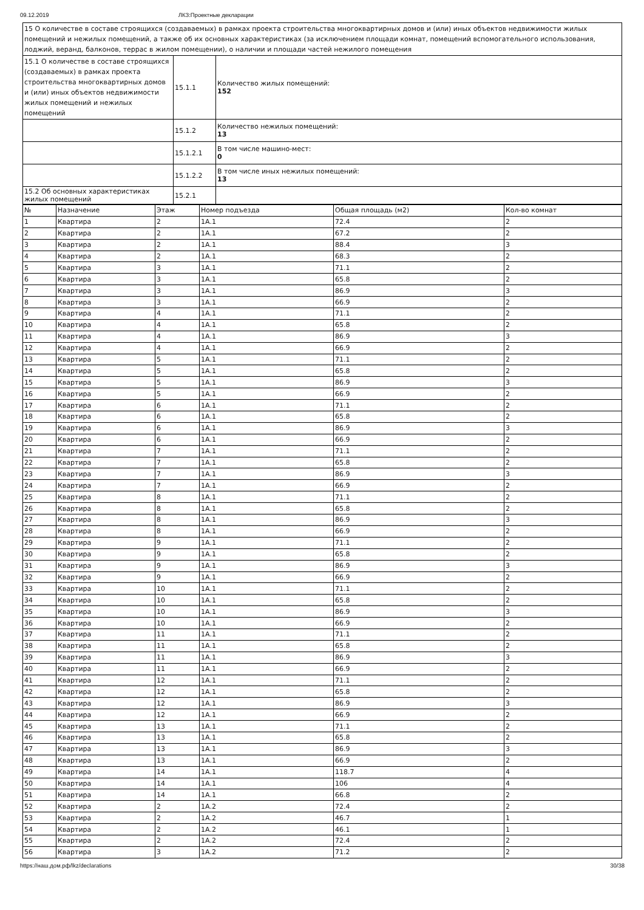09.12.2019 ЛКЗ:Проектные декларации
| 15 О количестве в составе строящихся (создаваемых) в рамках проекта строительства многоквартирных домов и (или) иных объектов недвижимости жилых помещений и нежилых помещений, а также об их основных характеристиках (за исключением площади комнат, помещений вспомогательного использования, лоджий, веранд, балконов, террас в жилом помещении), о наличии и площади частей нежилого помещения | | |
| 15.1 О количестве в составе строящихся (создаваемых) в рамках проекта строительства многоквартирных домов и (или) иных объектов недвижимости жилых помещений и нежилых помещений | 15.1.1 | Количество жилых помещений: 152 |
| | 15.1.2 | Количество нежилых помещений: 13 |
| | 15.1.2.1 | В том числе машино-мест: 0 |
| | 15.1.2.2 | В том числе иных нежилых помещений: 13 |
| 15.2 Об основных характеристиках жилых помещений | 15.2.1 | |
| № | Назначение | Этаж | Номер подъезда | Общая площадь (м2) | Кол-во комнат |
| --- | --- | --- | --- | --- | --- |
| 1 | Квартира | 2 | 1А.1 | 72.4 | 2 |
| 2 | Квартира | 2 | 1А.1 | 67.2 | 2 |
| 3 | Квартира | 2 | 1А.1 | 88.4 | 3 |
| 4 | Квартира | 2 | 1А.1 | 68.3 | 2 |
| 5 | Квартира | 3 | 1А.1 | 71.1 | 2 |
| 6 | Квартира | 3 | 1А.1 | 65.8 | 2 |
| 7 | Квартира | 3 | 1А.1 | 86.9 | 3 |
| 8 | Квартира | 3 | 1А.1 | 66.9 | 2 |
| 9 | Квартира | 4 | 1А.1 | 71.1 | 2 |
| 10 | Квартира | 4 | 1А.1 | 65.8 | 2 |
| 11 | Квартира | 4 | 1А.1 | 86.9 | 3 |
| 12 | Квартира | 4 | 1А.1 | 66.9 | 2 |
| 13 | Квартира | 5 | 1А.1 | 71.1 | 2 |
| 14 | Квартира | 5 | 1А.1 | 65.8 | 2 |
| 15 | Квартира | 5 | 1А.1 | 86.9 | 3 |
| 16 | Квартира | 5 | 1А.1 | 66.9 | 2 |
| 17 | Квартира | 6 | 1А.1 | 71.1 | 2 |
| 18 | Квартира | 6 | 1А.1 | 65.8 | 2 |
| 19 | Квартира | 6 | 1А.1 | 86.9 | 3 |
| 20 | Квартира | 6 | 1А.1 | 66.9 | 2 |
| 21 | Квартира | 7 | 1А.1 | 71.1 | 2 |
| 22 | Квартира | 7 | 1А.1 | 65.8 | 2 |
| 23 | Квартира | 7 | 1А.1 | 86.9 | 3 |
| 24 | Квартира | 7 | 1А.1 | 66.9 | 2 |
| 25 | Квартира | 8 | 1А.1 | 71.1 | 2 |
| 26 | Квартира | 8 | 1А.1 | 65.8 | 2 |
| 27 | Квартира | 8 | 1А.1 | 86.9 | 3 |
| 28 | Квартира | 8 | 1А.1 | 66.9 | 2 |
| 29 | Квартира | 9 | 1А.1 | 71.1 | 2 |
| 30 | Квартира | 9 | 1А.1 | 65.8 | 2 |
| 31 | Квартира | 9 | 1А.1 | 86.9 | 3 |
| 32 | Квартира | 9 | 1А.1 | 66.9 | 2 |
| 33 | Квартира | 10 | 1А.1 | 71.1 | 2 |
| 34 | Квартира | 10 | 1А.1 | 65.8 | 2 |
| 35 | Квартира | 10 | 1А.1 | 86.9 | 3 |
| 36 | Квартира | 10 | 1А.1 | 66.9 | 2 |
| 37 | Квартира | 11 | 1А.1 | 71.1 | 2 |
| 38 | Квартира | 11 | 1А.1 | 65.8 | 2 |
| 39 | Квартира | 11 | 1А.1 | 86.9 | 3 |
| 40 | Квартира | 11 | 1А.1 | 66.9 | 2 |
| 41 | Квартира | 12 | 1А.1 | 71.1 | 2 |
| 42 | Квартира | 12 | 1А.1 | 65.8 | 2 |
| 43 | Квартира | 12 | 1А.1 | 86.9 | 3 |
| 44 | Квартира | 12 | 1А.1 | 66.9 | 2 |
| 45 | Квартира | 13 | 1А.1 | 71.1 | 2 |
| 46 | Квартира | 13 | 1А.1 | 65.8 | 2 |
| 47 | Квартира | 13 | 1А.1 | 86.9 | 3 |
| 48 | Квартира | 13 | 1А.1 | 66.9 | 2 |
| 49 | Квартира | 14 | 1А.1 | 118.7 | 4 |
| 50 | Квартира | 14 | 1А.1 | 106 | 4 |
| 51 | Квартира | 14 | 1А.1 | 66.8 | 2 |
| 52 | Квартира | 2 | 1А.2 | 72.4 | 2 |
| 53 | Квартира | 2 | 1А.2 | 46.7 | 1 |
| 54 | Квартира | 2 | 1А.2 | 46.1 | 1 |
| 55 | Квартира | 2 | 1А.2 | 72.4 | 2 |
| 56 | Квартира | 3 | 1А.2 | 71.2 | 2 |
https://наш.дом.рф/lkz/declarations 30/38